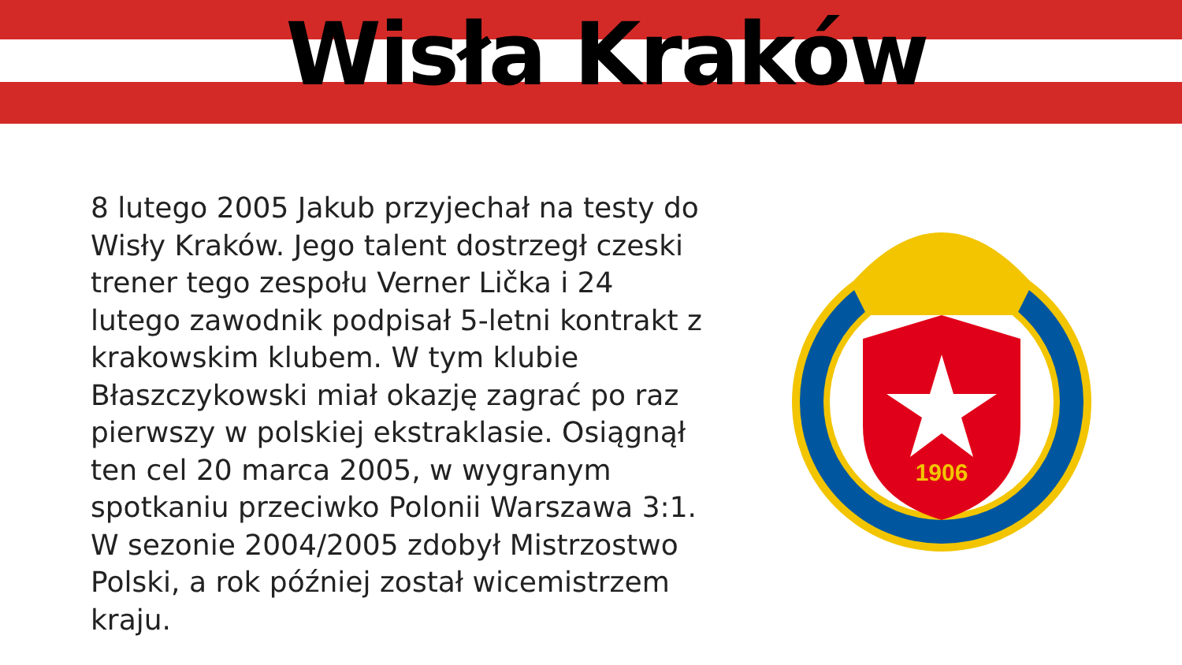Wisła Kraków
8 lutego 2005 Jakub przyjechał na testy do Wisły Kraków. Jego talent dostrzegł czeski trener tego zespołu Verner Lička i 24 lutego zawodnik podpisał 5-letni kontrakt z krakowskim klubem. W tym klubie Błaszczykowski miał okazję zagrać po raz pierwszy w polskiej ekstraklasie. Osiągnął ten cel 20 marca 2005, w wygranym spotkaniu przeciwko Polonii Warszawa 3:1. W sezonie 2004/2005 zdobył Mistrzostwo Polski, a rok później został wicemistrzem kraju.
1906